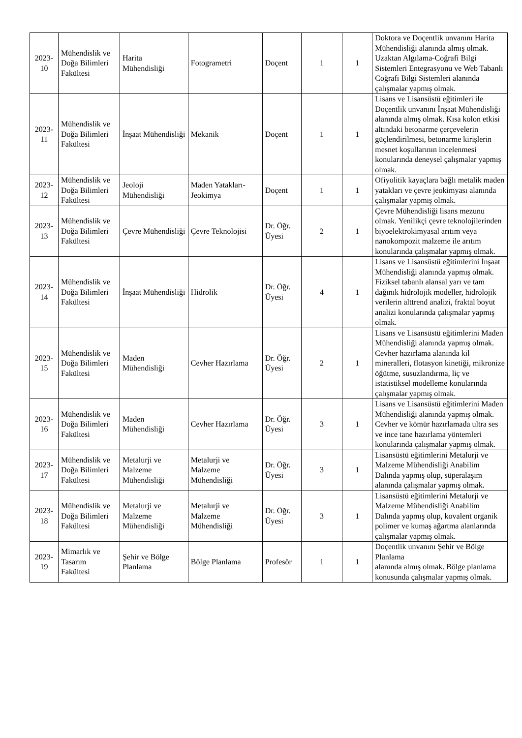| 2023-10 | Mühendislik ve Doğa Bilimleri Fakültesi | Harita Mühendisliği | Fotogrametri | Doçent | 1 | 1 | Doktora ve Doçentlik unvanını Harita Mühendisliği alanında almış olmak. Uzaktan Algılama-Coğrafi Bilgi Sistemleri Entegrasyonu ve Web Tabanlı Coğrafi Bilgi Sistemleri alanında çalışmalar yapmış olmak. |
| 2023-11 | Mühendislik ve Doğa Bilimleri Fakültesi | İnşaat Mühendisliği | Mekanik | Doçent | 1 | 1 | Lisans ve Lisansüstü eğitimleri ile Doçentlik unvanını İnşaat Mühendisliği alanında almış olmak. Kısa kolon etkisi altındaki betonarme çerçevelerin güçlendirilmesi, betonarme kirişlerin mesnet koşullarının incelenmesi konularında deneysel çalışmalar yapmış olmak. |
| 2023-12 | Mühendislik ve Doğa Bilimleri Fakültesi | Jeoloji Mühendisliği | Maden Yatakları-Jeokimya | Doçent | 1 | 1 | Ofiyolitik kayaçlara bağlı metalik maden yatakları ve çevre jeokimyası alanında çalışmalar yapmış olmak. |
| 2023-13 | Mühendislik ve Doğa Bilimleri Fakültesi | Çevre Mühendisliği | Çevre Teknolojisi | Dr. Öğr. Üyesi | 2 | 1 | Çevre Mühendisliği lisans mezunu olmak. Yenilikçi çevre teknolojilerinden biyoelektrokimyasal arıtım veya nanokompozit malzeme ile arıtım konularında çalışmalar yapmış olmak. |
| 2023-14 | Mühendislik ve Doğa Bilimleri Fakültesi | İnşaat Mühendisliği | Hidrolik | Dr. Öğr. Üyesi | 4 | 1 | Lisans ve Lisansüstü eğitimlerini İnşaat Mühendisliği alanında yapmış olmak. Fiziksel tabanlı alansal yarı ve tam dağınık hidrolojik modeller, hidrolojik verilerin alttrend analizi, fraktal boyut analizi konularında çalışmalar yapmış olmak. |
| 2023-15 | Mühendislik ve Doğa Bilimleri Fakültesi | Maden Mühendisliği | Cevher Hazırlama | Dr. Öğr. Üyesi | 2 | 1 | Lisans ve Lisansüstü eğitimlerini Maden Mühendisliği alanında yapmış olmak. Cevher hazırlama alanında kil mineralleri, flotasyon kinetiği, mikronize öğütme, susuzlandırma, liç ve istatistiksel modelleme konularında çalışmalar yapmış olmak. |
| 2023-16 | Mühendislik ve Doğa Bilimleri Fakültesi | Maden Mühendisliği | Cevher Hazırlama | Dr. Öğr. Üyesi | 3 | 1 | Lisans ve Lisansüstü eğitimlerini Maden Mühendisliği alanında yapmış olmak. Cevher ve kömür hazırlamada ultra ses ve ince tane hazırlama yöntemleri konularında çalışmalar yapmış olmak. |
| 2023-17 | Mühendislik ve Doğa Bilimleri Fakültesi | Metalurji ve Malzeme Mühendisliği | Metalurji ve Malzeme Mühendisliği | Dr. Öğr. Üyesi | 3 | 1 | Lisansüstü eğitimlerini Metalurji ve Malzeme Mühendisliği Anabilim Dalında yapmış olup, süperalaşım alanında çalışmalar yapmış olmak. |
| 2023-18 | Mühendislik ve Doğa Bilimleri Fakültesi | Metalurji ve Malzeme Mühendisliği | Metalurji ve Malzeme Mühendisliği | Dr. Öğr. Üyesi | 3 | 1 | Lisansüstü eğitimlerini Metalurji ve Malzeme Mühendisliği Anabilim Dalında yapmış olup, kovalent organik polimer ve kumaş ağartma alanlarında çalışmalar yapmış olmak. |
| 2023-19 | Mimarlık ve Tasarım Fakültesi | Şehir ve Bölge Planlama | Bölge Planlama | Profesör | 1 | 1 | Doçentlik unvanını Şehir ve Bölge Planlama alanında almış olmak. Bölge planlama konusunda çalışmalar yapmış olmak. |